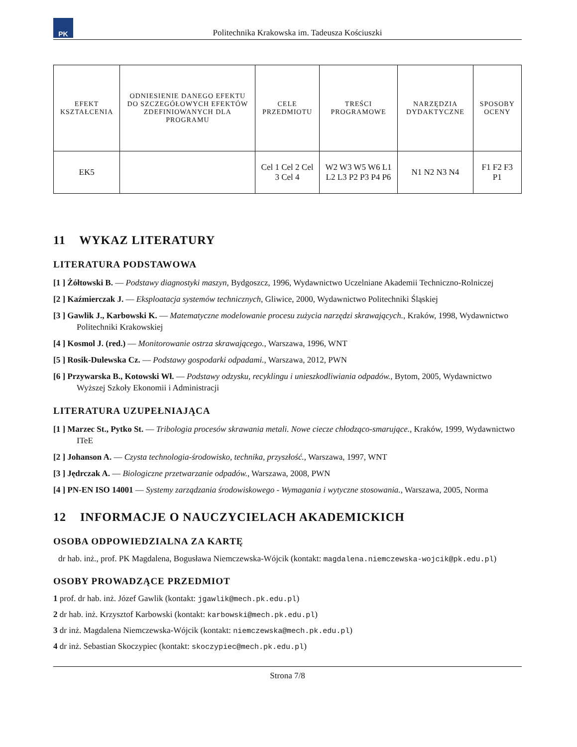PK
Politechnika Krakowska im. Tadeusza Kościuszki
| EFEKT KSZTAŁCENIA | ODNIESIENIE DANEGO EFEKTU DO SZCZEGÓŁOWYCH EFEKTÓW ZDEFINIOWANYCH DLA PROGRAMU | CELE PRZEDMIOTU | TREŚCI PROGRAMOWE | NARZĘDZIA DYDAKTYCZNE | SPOSOBY OCENY |
| --- | --- | --- | --- | --- | --- |
| EK5 | | Cel 1 Cel 2 Cel 3 Cel 4 | W2 W3 W5 W6 L1 L2 L3 P2 P3 P4 P6 | N1 N2 N3 N4 | F1 F2 F3 P1 |
11 WYKAZ LITERATURY
LITERATURA PODSTAWOWA
[1 ] Żółtowski B. — Podstawy diagnostyki maszyn, Bydgoszcz, 1996, Wydawnictwo Uczelniane Akademii Techniczno-Rolniczej
[2 ] Kaźmierczak J. — Eksploatacja systemów technicznych, Gliwice, 2000, Wydawnictwo Politechniki Śląskiej
[3 ] Gawlik J., Karbowski K. — Matematyczne modelowanie procesu zużycia narzędzi skrawających., Kraków, 1998, Wydawnictwo Politechniki Krakowskiej
[4 ] Kosmol J. (red.) — Monitorowanie ostrza skrawającego., Warszawa, 1996, WNT
[5 ] Rosik-Dulewska Cz. — Podstawy gospodarki odpadami., Warszawa, 2012, PWN
[6 ] Przywarska B., Kotowski Wł. — Podstawy odzysku, recyklingu i unieszkodliwiania odpadów., Bytom, 2005, Wydawnictwo Wyższej Szkoły Ekonomii i Administracji
LITERATURA UZUPEŁNIAJĄCA
[1 ] Marzec St., Pytko St. — Tribologia procesów skrawania metali. Nowe ciecze chłodząco-smarujące., Kraków, 1999, Wydawnictwo ITeE
[2 ] Johanson A. — Czysta technologia-środowisko, technika, przyszłość., Warszawa, 1997, WNT
[3 ] Jędrczak A. — Biologiczne przetwarzanie odpadów., Warszawa, 2008, PWN
[4 ] PN-EN ISO 14001 — Systemy zarządzania środowiskowego - Wymagania i wytyczne stosowania., Warszawa, 2005, Norma
12 INFORMACJE O NAUCZYCIELACH AKADEMICKICH
OSOBA ODPOWIEDZIALNA ZA KARTĘ
dr hab. inż., prof. PK Magdalena, Bogusława Niemczewska-Wójcik (kontakt: magdalena.niemczewska-wojcik@pk.edu.pl)
OSOBY PROWADZĄCE PRZEDMIOT
1 prof. dr hab. inż. Józef Gawlik (kontakt: jgawlik@mech.pk.edu.pl)
2 dr hab. inż. Krzysztof Karbowski (kontakt: karbowski@mech.pk.edu.pl)
3 dr inż. Magdalena Niemczewska-Wójcik (kontakt: niemczewska@mech.pk.edu.pl)
4 dr inż. Sebastian Skoczypiec (kontakt: skoczypiec@mech.pk.edu.pl)
Strona 7/8